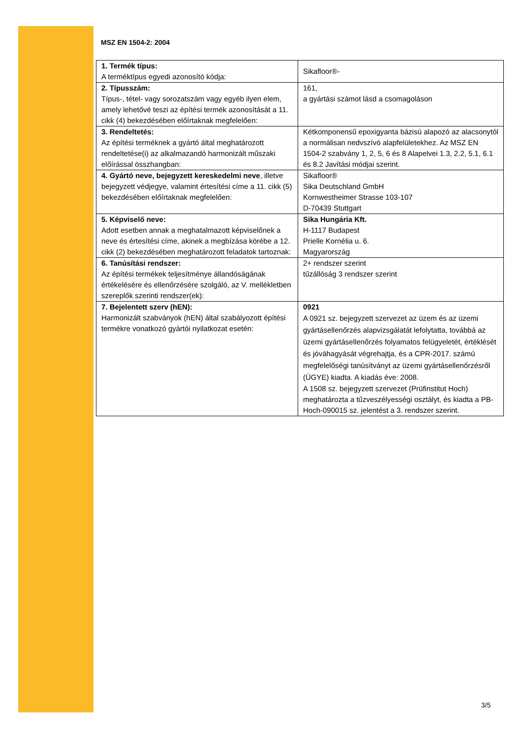MSZ EN 1504-2: 2004
| 1. Termék típus: A terméktípus egyedi azonosító kódja: | Sikafloor®- |
| 2. Típusszám: Típus-, tétel- vagy sorozatszám vagy egyéb ilyen elem, amely lehetővé teszi az építési termék azonosítását a 11. cikk (4) bekezdésében előírtaknak megfelelően: | 161, a gyártási számot lásd a csomagoláson |
| 3. Rendeltetés: Az építési terméknek a gyártó által meghatározott rendeltetése(i) az alkalmazandó harmonizált műszaki előírással összhangban: | Kétkomponensű epoxigyanta bázisú alapozó az alacsonytól a normálisan nedvszívó alapfelületekhez. Az MSZ EN 1504-2 szabvány 1, 2, 5, 6 és 8 Alapelvei 1.3, 2.2, 5.1, 6.1 és 8.2 Javítási módjai szerint. |
| 4. Gyártó neve, bejegyzett kereskedelmi neve , illetve bejegyzett védjegye, valamint értesítési címe a 11. cikk (5) bekezdésében előírtaknak megfelelően: | Sikafloor® Sika Deutschland GmbH Kornwestheimer Strasse 103-107 D-70439 Stuttgart |
| 5. Képviselő neve: Adott esetben annak a meghatalmazott képviselőnek a neve és értesítési címe, akinek a megbízása körébe a 12. cikk (2) bekezdésében meghatározott feladatok tartoznak: | Sika Hungária Kft. H-1117 Budapest Prielle Kornélia u. 6. Magyarország |
| 6. Tanúsítási rendszer: Az építési termékek teljesítménye állandóságának értékelésére és ellenőrzésére szolgáló, az V. mellékletben szereplők szerinti rendszer(ek): | 2+ rendszer szerint tűzállóság 3 rendszer szerint |
| 7. Bejelentett szerv (hEN): Harmonizált szabványok (hEN) által szabályozott építési termékre vonatkozó gyártói nyilatkozat esetén: | 0921 A 0921 sz. bejegyzett szervezet az üzem és az üzemi gyártásellenőrzés alapvizsgálatát lefolytatta, továbbá az üzemi gyártásellenőrzés folyamatos felügyeletét, értéklését és jóváhagyását végrehajtja, és a CPR-2017. számú megfelelőségi tanúsítványt az üzemi gyártásellenőrzésről (ÜGYE) kiadta. A kiadás éve: 2008. A 1508 sz. bejegyzett szervezet (Prüfinstitut Hoch) meghatározta a tűzveszélyességi osztályt, és kiadta a PB-Hoch-090015 sz. jelentést a 3. rendszer szerint. |
3/5